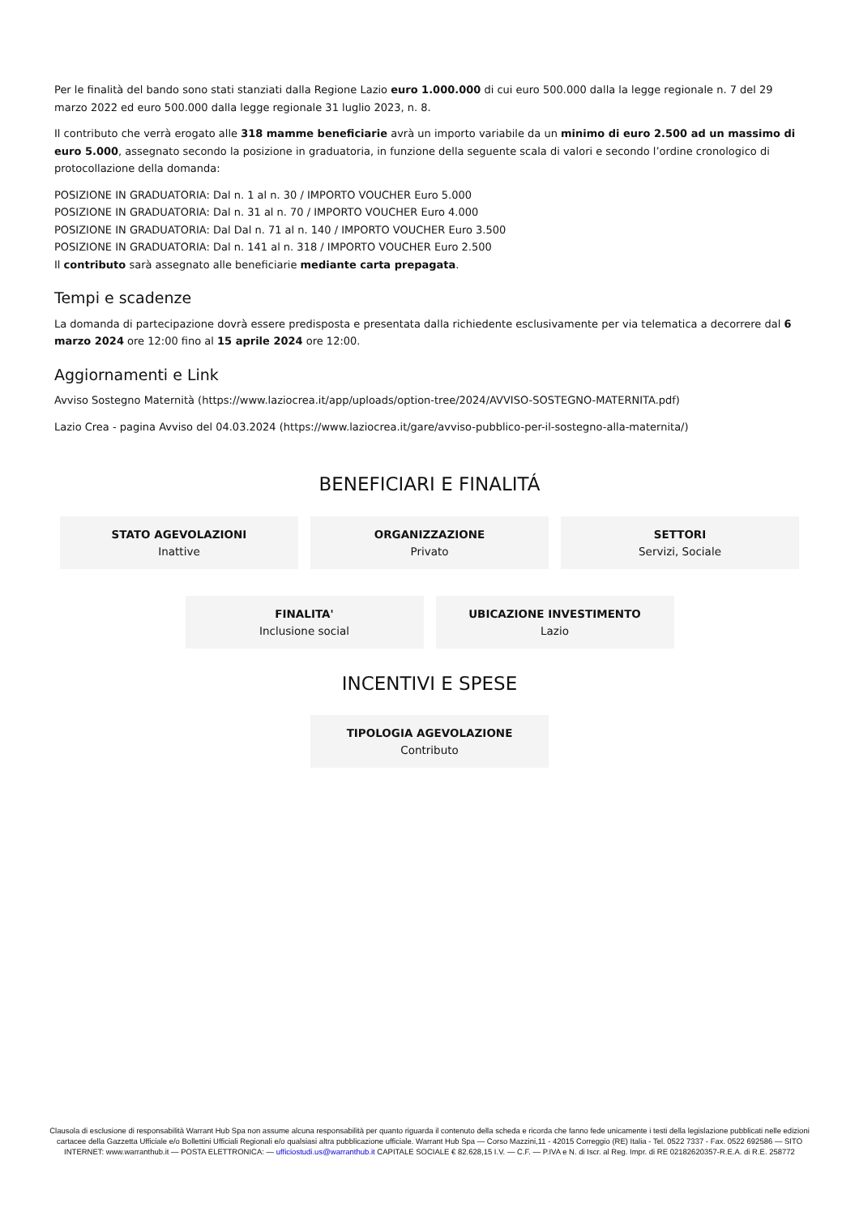Per le finalità del bando sono stati stanziati dalla Regione Lazio euro 1.000.000 di cui euro 500.000 dalla la legge regionale n. 7 del 29 marzo 2022 ed euro 500.000 dalla legge regionale 31 luglio 2023, n. 8.
Il contributo che verrà erogato alle 318 mamme beneficiarie avrà un importo variabile da un minimo di euro 2.500 ad un massimo di euro 5.000, assegnato secondo la posizione in graduatoria, in funzione della seguente scala di valori e secondo l’ordine cronologico di protocollazione della domanda:
POSIZIONE IN GRADUATORIA: Dal n. 1 al n. 30 / IMPORTO VOUCHER Euro 5.000
POSIZIONE IN GRADUATORIA: Dal n. 31 al n. 70 / IMPORTO VOUCHER Euro 4.000
POSIZIONE IN GRADUATORIA: Dal Dal n. 71 al n. 140 / IMPORTO VOUCHER Euro 3.500
POSIZIONE IN GRADUATORIA: Dal n. 141 al n. 318 / IMPORTO VOUCHER Euro 2.500
Il contributo sarà assegnato alle beneficiarie mediante carta prepagata.
Tempi e scadenze
La domanda di partecipazione dovrà essere predisposta e presentata dalla richiedente esclusivamente per via telematica a decorrere dal 6 marzo 2024 ore 12:00 fino al 15 aprile 2024 ore 12:00.
Aggiornamenti e Link
Avviso Sostegno Maternità (https://www.laziocrea.it/app/uploads/option-tree/2024/AVVISO-SOSTEGNO-MATERNITA.pdf)
Lazio Crea - pagina Avviso del 04.03.2024 (https://www.laziocrea.it/gare/avviso-pubblico-per-il-sostegno-alla-maternita/)
BENEFICIARI E FINALITÁ
STATO AGEVOLAZIONI
Inattive
ORGANIZZAZIONE
Privato
SETTORI
Servizi, Sociale
FINALITA'
Inclusione social
UBICAZIONE INVESTIMENTO
Lazio
INCENTIVI E SPESE
TIPOLOGIA AGEVOLAZIONE
Contributo
Clausola di esclusione di responsabilità Warrant Hub Spa non assume alcuna responsabilità per quanto riguarda il contenuto della scheda e ricorda che fanno fede unicamente i testi della legislazione pubblicati nelle edizioni cartacee della Gazzetta Ufficiale e/o Bollettini Ufficiali Regionali e/o qualsiasi altra pubblicazione ufficiale. Warrant Hub Spa — Corso Mazzini,11 - 42015 Correggio (RE) Italia - Tel. 0522 7337 - Fax. 0522 692586 — SITO INTERNET: www.warranthub.it — POSTA ELETTRONICA: — ufficiostudi.us@warranthub.it CAPITALE SOCIALE € 82.628,15 I.V. — C.F. — P.IVA e N. di Iscr. al Reg. Impr. di RE 02182620357-R.E.A. di R.E. 258772